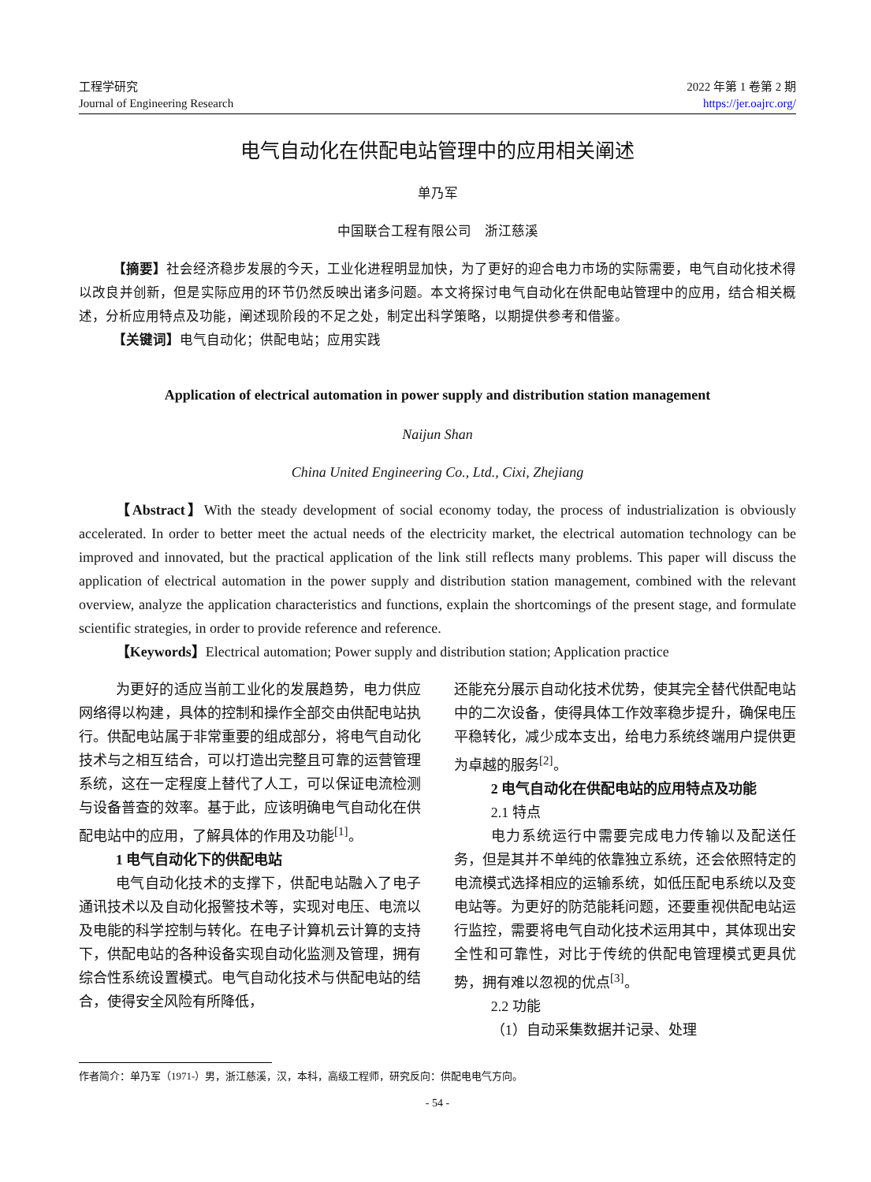工程学研究
Journal of Engineering Research
2022 年第 1 卷第 2 期
https://jer.oajrc.org/
电气自动化在供配电站管理中的应用相关阐述
单乃军
中国联合工程有限公司　浙江慈溪
【摘要】社会经济稳步发展的今天，工业化进程明显加快，为了更好的迎合电力市场的实际需要，电气自动化技术得以改良并创新，但是实际应用的环节仍然反映出诸多问题。本文将探讨电气自动化在供配电站管理中的应用，结合相关概述，分析应用特点及功能，阐述现阶段的不足之处，制定出科学策略，以期提供参考和借鉴。
【关键词】电气自动化；供配电站；应用实践
Application of electrical automation in power supply and distribution station management
Naijun Shan
China United Engineering Co., Ltd., Cixi, Zhejiang
【Abstract】With the steady development of social economy today, the process of industrialization is obviously accelerated. In order to better meet the actual needs of the electricity market, the electrical automation technology can be improved and innovated, but the practical application of the link still reflects many problems. This paper will discuss the application of electrical automation in the power supply and distribution station management, combined with the relevant overview, analyze the application characteristics and functions, explain the shortcomings of the present stage, and formulate scientific strategies, in order to provide reference and reference.
【Keywords】Electrical automation; Power supply and distribution station; Application practice
为更好的适应当前工业化的发展趋势，电力供应网络得以构建，具体的控制和操作全部交由供配电站执行。供配电站属于非常重要的组成部分，将电气自动化技术与之相互结合，可以打造出完整且可靠的运营管理系统，这在一定程度上替代了人工，可以保证电流检测与设备普查的效率。基于此，应该明确电气自动化在供配电站中的应用，了解具体的作用及功能<sup>[1]</sup>。
1 电气自动化下的供配电站
电气自动化技术的支撑下，供配电站融入了电子通讯技术以及自动化报警技术等，实现对电压、电流以及电能的科学控制与转化。在电子计算机云计算的支持下，供配电站的各种设备实现自动化监测及管理，拥有综合性系统设置模式。电气自动化技术与供配电站的结合，使得安全风险有所降低，
还能充分展示自动化技术优势，使其完全替代供配电站中的二次设备，使得具体工作效率稳步提升，确保电压平稳转化，减少成本支出，给电力系统终端用户提供更为卓越的服务<sup>[2]</sup>。
2 电气自动化在供配电站的应用特点及功能
2.1 特点
电力系统运行中需要完成电力传输以及配送任务，但是其并不单纯的依靠独立系统，还会依照特定的电流模式选择相应的运输系统，如低压配电系统以及变电站等。为更好的防范能耗问题，还要重视供配电站运行监控，需要将电气自动化技术运用其中，其体现出安全性和可靠性，对比于传统的供配电管理模式更具优势，拥有难以忽视的优点<sup>[3]</sup>。
2.2 功能
（1）自动采集数据并记录、处理
作者简介：单乃军（1971-）男，浙江慈溪，汉，本科，高级工程师，研究反向：供配电电气方向。
- 54 -